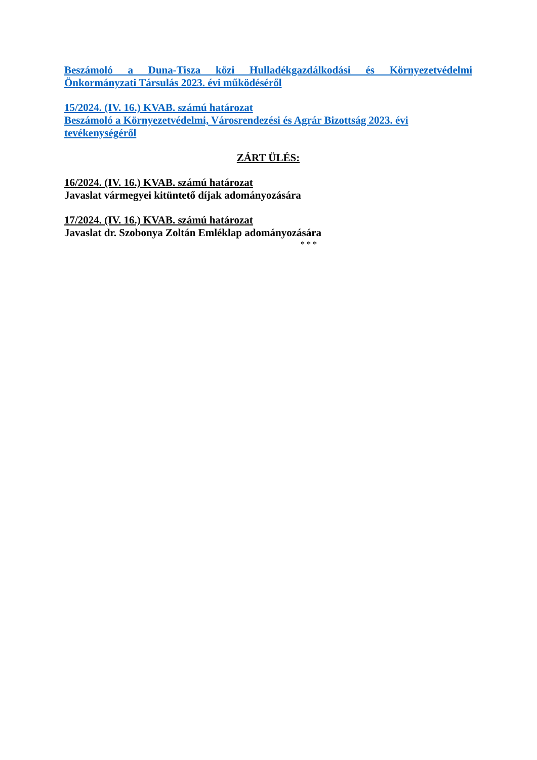Beszámoló a Duna-Tisza közi Hulladékgazdálkodási és Környezetvédelmi Önkormányzati Társulás 2023. évi működéséről
15/2024. (IV. 16.) KVAB. számú határozat
Beszámoló a Környezetvédelmi, Városrendezési és Agrár Bizottság 2023. évi tevékenységéről
ZÁRT ÜLÉS:
16/2024. (IV. 16.) KVAB. számú határozat
Javaslat vármegyei kitüntető díjak adományozására
17/2024. (IV. 16.) KVAB. számú határozat
Javaslat dr. Szobonya Zoltán Emléklap adományozására
* * *